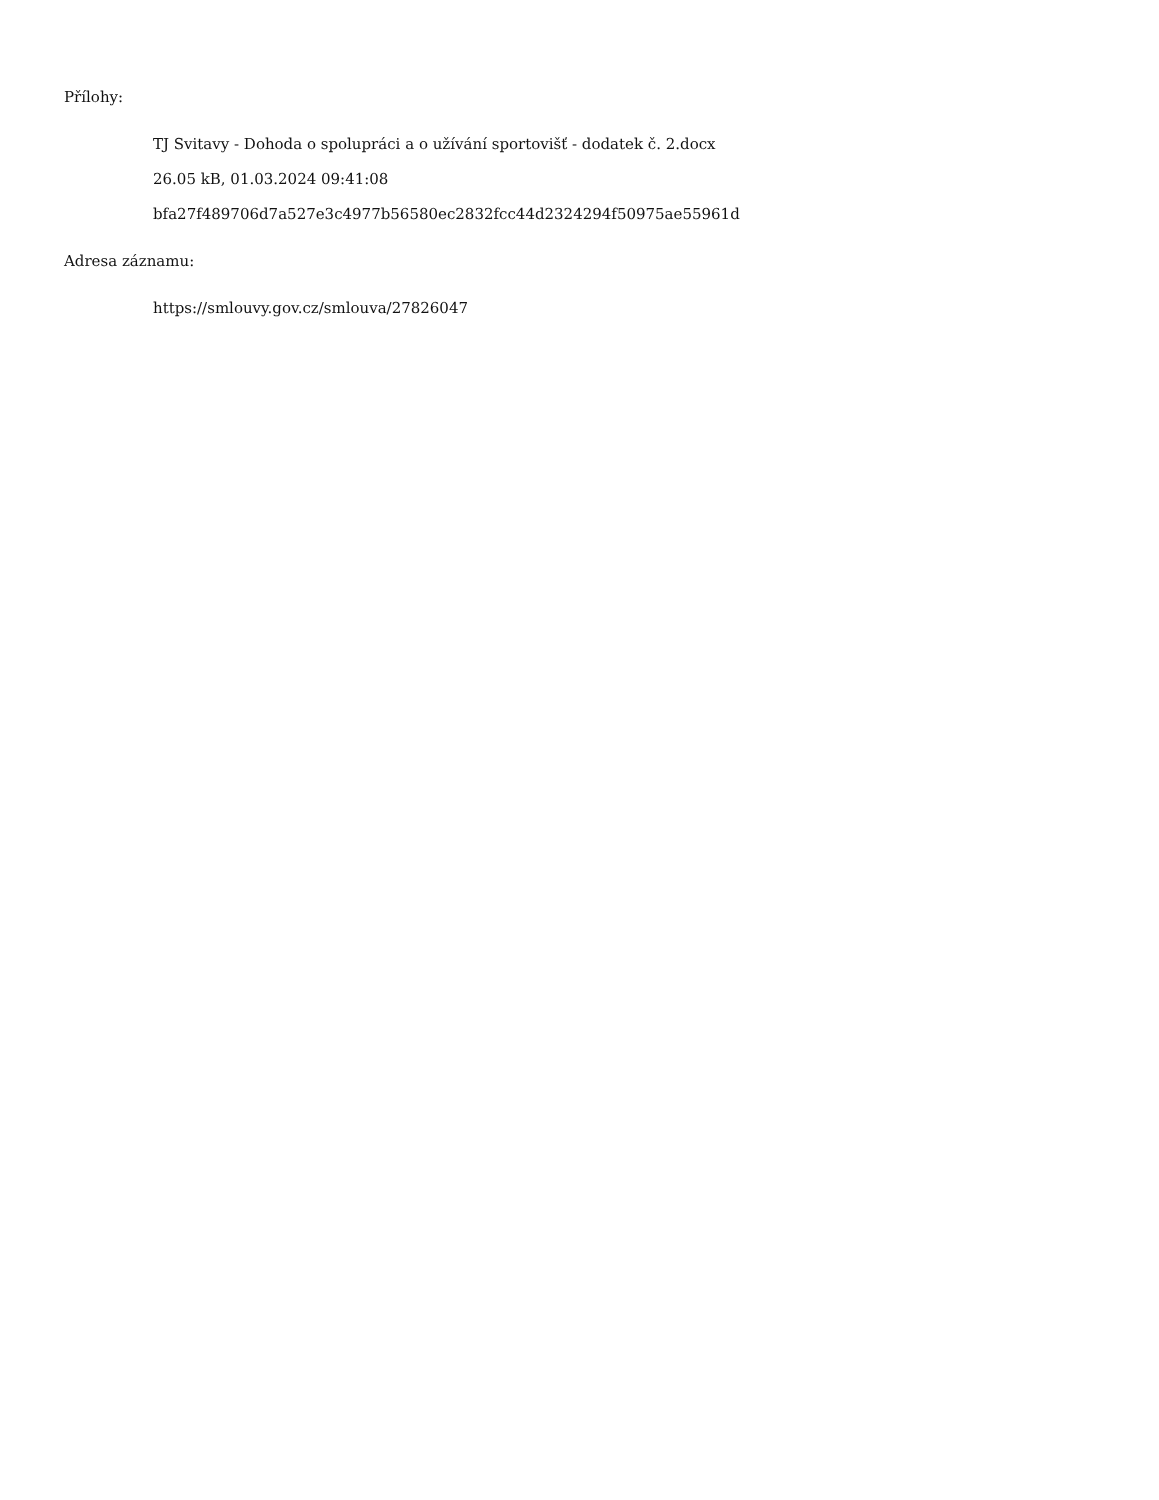Přílohy:
TJ Svitavy - Dohoda o spolupráci a o užívání sportovišť - dodatek č. 2.docx
26.05 kB, 01.03.2024 09:41:08
bfa27f489706d7a527e3c4977b56580ec2832fcc44d2324294f50975ae55961d
Adresa záznamu:
https://smlouvy.gov.cz/smlouva/27826047